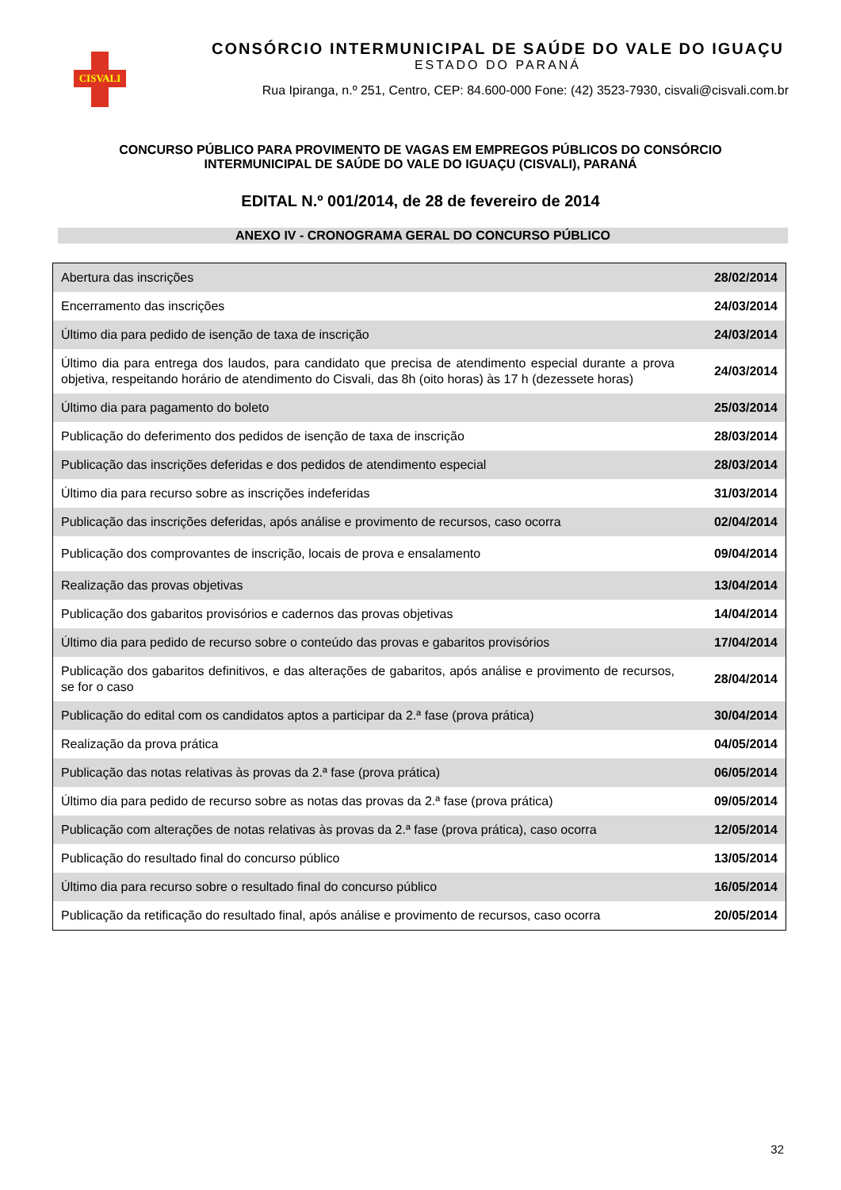CISVALI
CONSÓRCIO INTERMUNICIPAL DE SAÚDE DO VALE DO IGUAÇU
ESTADO DO PARANÁ
Rua Ipiranga, n.º 251, Centro, CEP: 84.600-000 Fone: (42) 3523-7930, cisvali@cisvali.com.br
CONCURSO PÚBLICO PARA PROVIMENTO DE VAGAS EM EMPREGOS PÚBLICOS DO CONSÓRCIO
INTERMUNICIPAL DE SAÚDE DO VALE DO IGUAÇU (CISVALI), PARANÁ
EDITAL N.º 001/2014, de 28 de fevereiro de 2014
ANEXO IV - CRONOGRAMA GERAL DO CONCURSO PÚBLICO
| Abertura das inscrições | 28/02/2014 |
| Encerramento das inscrições | 24/03/2014 |
| Último dia para pedido de isenção de taxa de inscrição | 24/03/2014 |
| Último dia para entrega dos laudos, para candidato que precisa de atendimento especial durante a prova objetiva, respeitando horário de atendimento do Cisvali, das 8h (oito horas) às 17 h (dezessete horas) | 24/03/2014 |
| Último dia para pagamento do boleto | 25/03/2014 |
| Publicação do deferimento dos pedidos de isenção de taxa de inscrição | 28/03/2014 |
| Publicação das inscrições deferidas e dos pedidos de atendimento especial | 28/03/2014 |
| Último dia para recurso sobre as inscrições indeferidas | 31/03/2014 |
| Publicação das inscrições deferidas, após análise e provimento de recursos, caso ocorra | 02/04/2014 |
| Publicação dos comprovantes de inscrição, locais de prova e ensalamento | 09/04/2014 |
| Realização das provas objetivas | 13/04/2014 |
| Publicação dos gabaritos provisórios e cadernos das provas objetivas | 14/04/2014 |
| Último dia para pedido de recurso sobre o conteúdo das provas e gabaritos provisórios | 17/04/2014 |
| Publicação dos gabaritos definitivos, e das alterações de gabaritos, após análise e provimento de recursos, se for o caso | 28/04/2014 |
| Publicação do edital com os candidatos aptos a participar da 2.ª fase (prova prática) | 30/04/2014 |
| Realização da prova prática | 04/05/2014 |
| Publicação das notas relativas às provas da 2.ª fase (prova prática) | 06/05/2014 |
| Último dia para pedido de recurso sobre as notas das provas da 2.ª fase (prova prática) | 09/05/2014 |
| Publicação com alterações de notas relativas às provas da 2.ª fase (prova prática), caso ocorra | 12/05/2014 |
| Publicação do resultado final do concurso público | 13/05/2014 |
| Último dia para recurso sobre o resultado final do concurso público | 16/05/2014 |
| Publicação da retificação do resultado final, após análise e provimento de recursos, caso ocorra | 20/05/2014 |
32